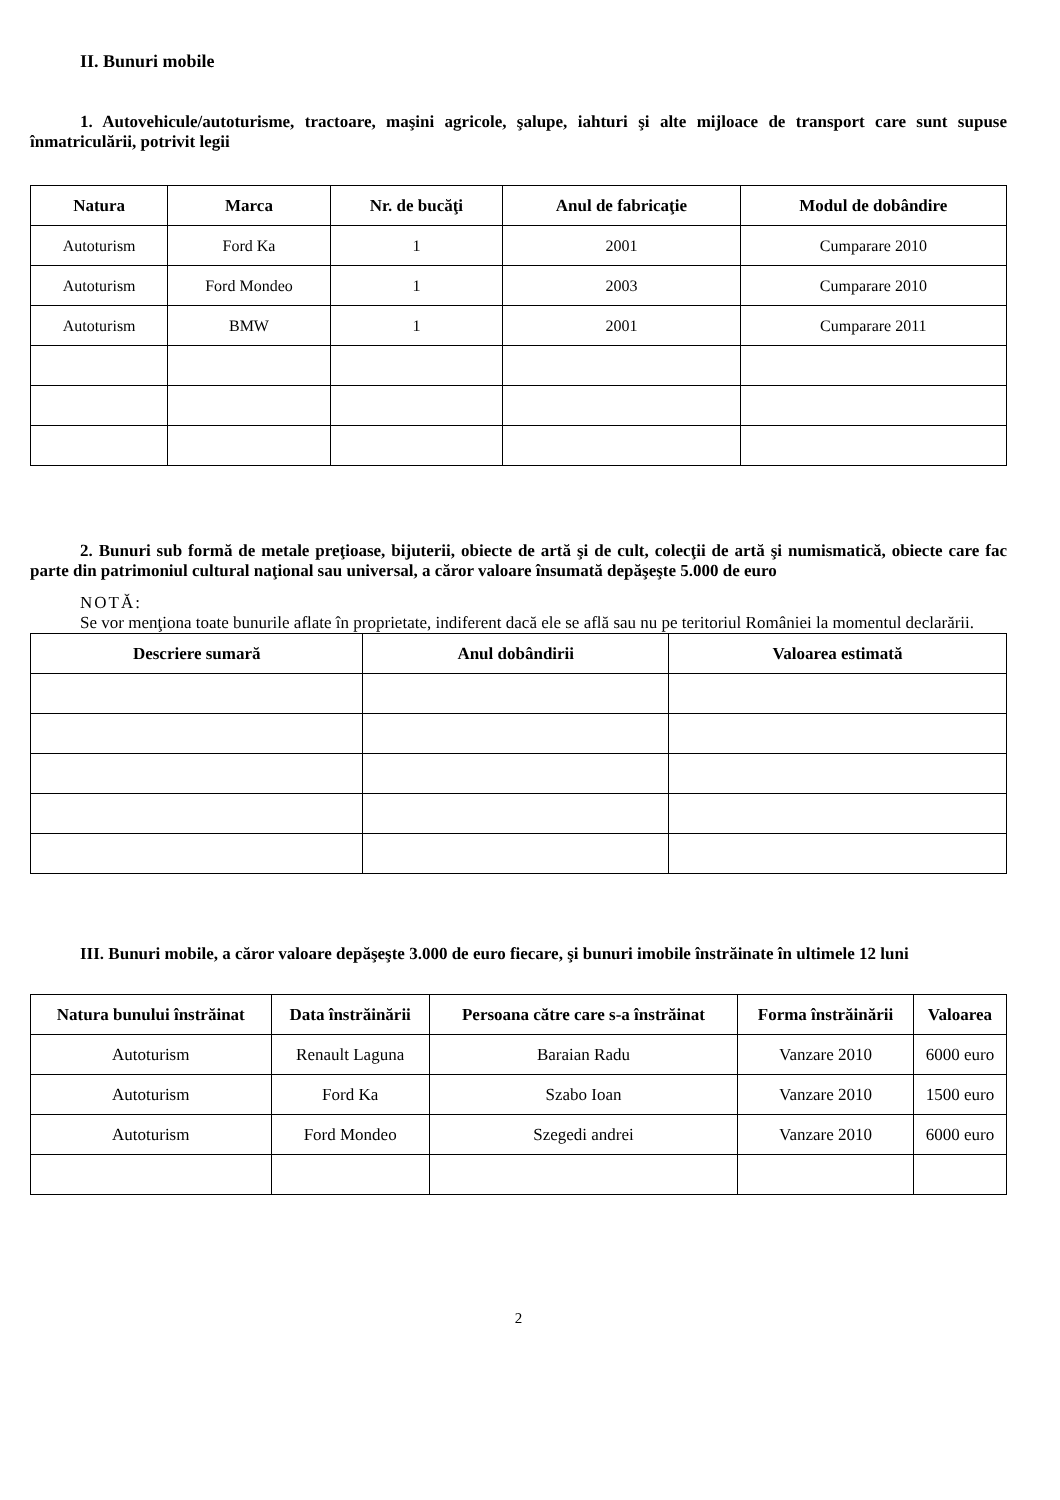II. Bunuri mobile
1. Autovehicule/autoturisme, tractoare, maşini agricole, şalupe, iahturi şi alte mijloace de transport care sunt supuse înmatriculării, potrivit legii
| Natura | Marca | Nr. de bucăţi | Anul de fabricaţie | Modul de dobândire |
| --- | --- | --- | --- | --- |
| Autoturism | Ford Ka | 1 | 2001 | Cumparare 2010 |
| Autoturism | Ford Mondeo | 1 | 2003 | Cumparare 2010 |
| Autoturism | BMW | 1 | 2001 | Cumparare 2011 |
2. Bunuri sub formă de metale preţioase, bijuterii, obiecte de artă şi de cult, colecţii de artă şi numismatică, obiecte care fac parte din patrimoniul cultural naţional sau universal, a căror valoare însumată depăşeşte 5.000 de euro
NOTĂ:
Se vor menţiona toate bunurile aflate în proprietate, indiferent dacă ele se află sau nu pe teritoriul României la momentul declarării.
| Descriere sumară | Anul dobândirii | Valoarea estimată |
| --- | --- | --- |
III. Bunuri mobile, a căror valoare depăşeşte 3.000 de euro fiecare, şi bunuri imobile înstrăinate în ultimele 12 luni
| Natura bunului înstrăinat | Data înstrăinării | Persoana către care s-a înstrăinat | Forma înstrăinării | Valoarea |
| --- | --- | --- | --- | --- |
| Autoturism | Renault Laguna | Baraian Radu | Vanzare 2010 | 6000 euro |
| Autoturism | Ford Ka | Szabo Ioan | Vanzare 2010 | 1500 euro |
| Autoturism | Ford Mondeo | Szegedi andrei | Vanzare 2010 | 6000 euro |
2